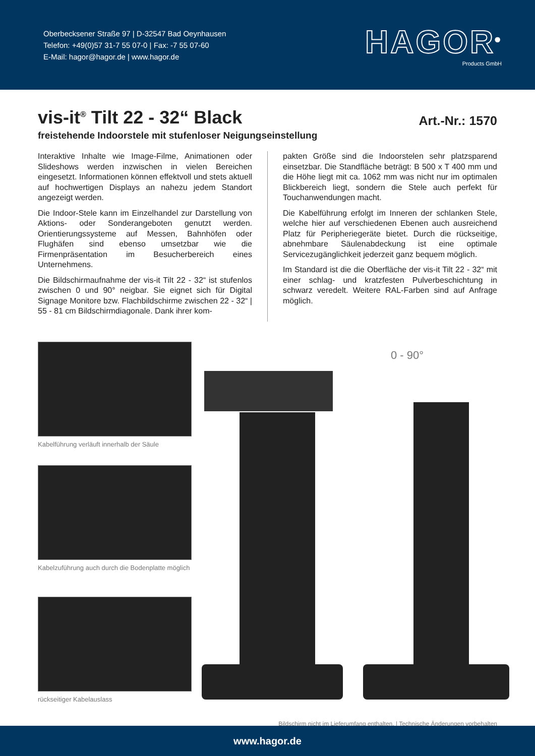Oberbecksener Straße 97 | D-32547 Bad Oeynhausen
Telefon: +49(0)57 31-7 55 07-0 | Fax: -7 55 07-60
E-Mail: hagor@hagor.de | www.hagor.de
HAGOR<sup>®</sup>
Products GmbH
vis-it<sup>®</sup> Tilt 22 - 32“ Black
Art.-Nr.: 1570
freistehende Indoorstele mit stufenloser Neigungseinstellung
Interaktive Inhalte wie Image-Filme, Animationen oder Slideshows werden inzwischen in vielen Bereichen eingesetzt. Informationen können effektvoll und stets aktuell auf hochwertigen Displays an nahezu jedem Standort angezeigt werden.
Die Indoor-Stele kann im Einzelhandel zur Darstellung von Aktions- oder Sonderangeboten genutzt werden. Orientierungssysteme auf Messen, Bahnhöfen oder Flughäfen sind ebenso umsetzbar wie die Firmenpräsentation im Besucherbereich eines Unternehmens.
Die Bildschirmaufnahme der vis-it Tilt 22 - 32“ ist stufenlos zwischen 0 und 90° neigbar. Sie eignet sich für Digital Signage Monitore bzw. Flachbildschirme zwischen 22 - 32“ | 55 - 81 cm Bildschirmdiagonale. Dank ihrer kom-
pakten Größe sind die Indoorstelen sehr platzsparend einsetzbar. Die Standfläche beträgt: B 500 x T 400 mm und die Höhe liegt mit ca. 1062 mm was nicht nur im optimalen Blickbereich liegt, sondern die Stele auch perfekt für Touchanwendungen macht.
Die Kabelführung erfolgt im Inneren der schlanken Stele, welche hier auf verschiedenen Ebenen auch ausreichend Platz für Peripheriegeräte bietet. Durch die rückseitige, abnehmbare Säulenabdeckung ist eine optimale Servicezugänglichkeit jederzeit ganz bequem möglich.
Im Standard ist die die Oberfläche der vis-it Tilt 22 - 32“ mit einer schlag- und kratzfesten Pulverbeschichtung in schwarz veredelt. Weitere RAL-Farben sind auf Anfrage möglich.
Kabelführung verläuft innerhalb der Säule
Kabelzuführung auch durch die Bodenplatte möglich
rückseitiger Kabelauslass
0 - 90°
Bildschirm nicht im Lieferumfang enthalten. | Technische Änderungen vorbehalten
www.hagor.de